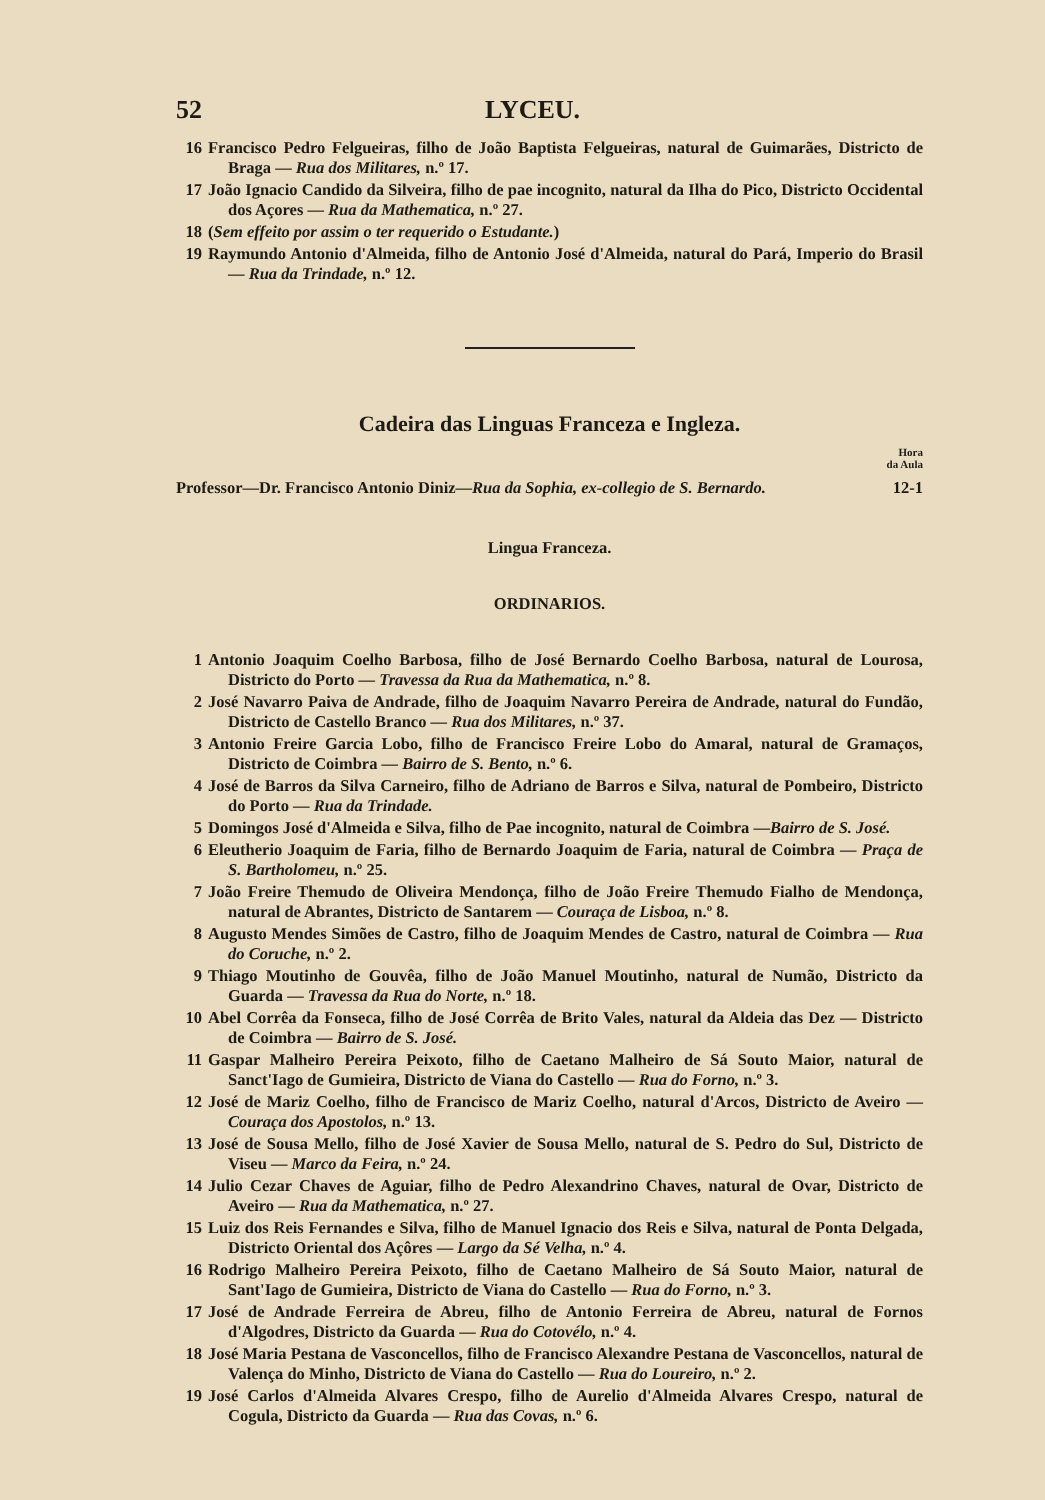52 LYCEU.
16 Francisco Pedro Felgueiras, filho de João Baptista Felgueiras, natural de Guimarães, Districto de Braga — Rua dos Militares, n.º 17.
17 João Ignacio Candido da Silveira, filho de pae incognito, natural da Ilha do Pico, Districto Occidental dos Açores — Rua da Mathematica, n.º 27.
18 (Sem effeito por assim o ter requerido o Estudante.)
19 Raymundo Antonio d'Almeida, filho de Antonio José d'Almeida, natural do Pará, Imperio do Brasil — Rua da Trindade, n.º 12.
Cadeira das Linguas Franceza e Ingleza.
Hora
da Aula
Professor—Dr. Francisco Antonio Diniz—Rua da Sophia, ex-collegio de S. Bernardo. 12-1
Lingua Franceza.
ORDINARIOS.
1 Antonio Joaquim Coelho Barbosa, filho de José Bernardo Coelho Barbosa, natural de Lourosa, Districto do Porto — Travessa da Rua da Mathematica, n.º 8.
2 José Navarro Paiva de Andrade, filho de Joaquim Navarro Pereira de Andrade, natural do Fundão, Districto de Castello Branco — Rua dos Militares, n.º 37.
3 Antonio Freire Garcia Lobo, filho de Francisco Freire Lobo do Amaral, natural de Gramaços, Districto de Coimbra — Bairro de S. Bento, n.º 6.
4 José de Barros da Silva Carneiro, filho de Adriano de Barros e Silva, natural de Pombeiro, Districto do Porto — Rua da Trindade.
5 Domingos José d'Almeida e Silva, filho de Pae incognito, natural de Coimbra —Bairro de S. José.
6 Eleutherio Joaquim de Faria, filho de Bernardo Joaquim de Faria, natural de Coimbra — Praça de S. Bartholomeu, n.º 25.
7 João Freire Themudo de Oliveira Mendonça, filho de João Freire Themudo Fialho de Mendonça, natural de Abrantes, Districto de Santarem — Couraça de Lisboa, n.º 8.
8 Augusto Mendes Simões de Castro, filho de Joaquim Mendes de Castro, natural de Coimbra — Rua do Coruche, n.º 2.
9 Thiago Moutinho de Gouvêa, filho de João Manuel Moutinho, natural de Numão, Districto da Guarda — Travessa da Rua do Norte, n.º 18.
10 Abel Corrêa da Fonseca, filho de José Corrêa de Brito Vales, natural da Aldeia das Dez — Districto de Coimbra — Bairro de S. José.
11 Gaspar Malheiro Pereira Peixoto, filho de Caetano Malheiro de Sá Souto Maior, natural de Sanct'Iago de Gumieira, Districto de Viana do Castello — Rua do Forno, n.º 3.
12 José de Mariz Coelho, filho de Francisco de Mariz Coelho, natural d'Arcos, Districto de Aveiro — Couraça dos Apostolos, n.º 13.
13 José de Sousa Mello, filho de José Xavier de Sousa Mello, natural de S. Pedro do Sul, Districto de Viseu — Marco da Feira, n.º 24.
14 Julio Cezar Chaves de Aguiar, filho de Pedro Alexandrino Chaves, natural de Ovar, Districto de Aveiro — Rua da Mathematica, n.º 27.
15 Luiz dos Reis Fernandes e Silva, filho de Manuel Ignacio dos Reis e Silva, natural de Ponta Delgada, Districto Oriental dos Açôres — Largo da Sé Velha, n.º 4.
16 Rodrigo Malheiro Pereira Peixoto, filho de Caetano Malheiro de Sá Souto Maior, natural de Sant'Iago de Gumieira, Districto de Viana do Castello — Rua do Forno, n.º 3.
17 José de Andrade Ferreira de Abreu, filho de Antonio Ferreira de Abreu, natural de Fornos d'Algodres, Districto da Guarda — Rua do Cotovélo, n.º 4.
18 José Maria Pestana de Vasconcellos, filho de Francisco Alexandre Pestana de Vasconcellos, natural de Valença do Minho, Districto de Viana do Castello — Rua do Loureiro, n.º 2.
19 José Carlos d'Almeida Alvares Crespo, filho de Aurelio d'Almeida Alvares Crespo, natural de Cogula, Districto da Guarda — Rua das Covas, n.º 6.